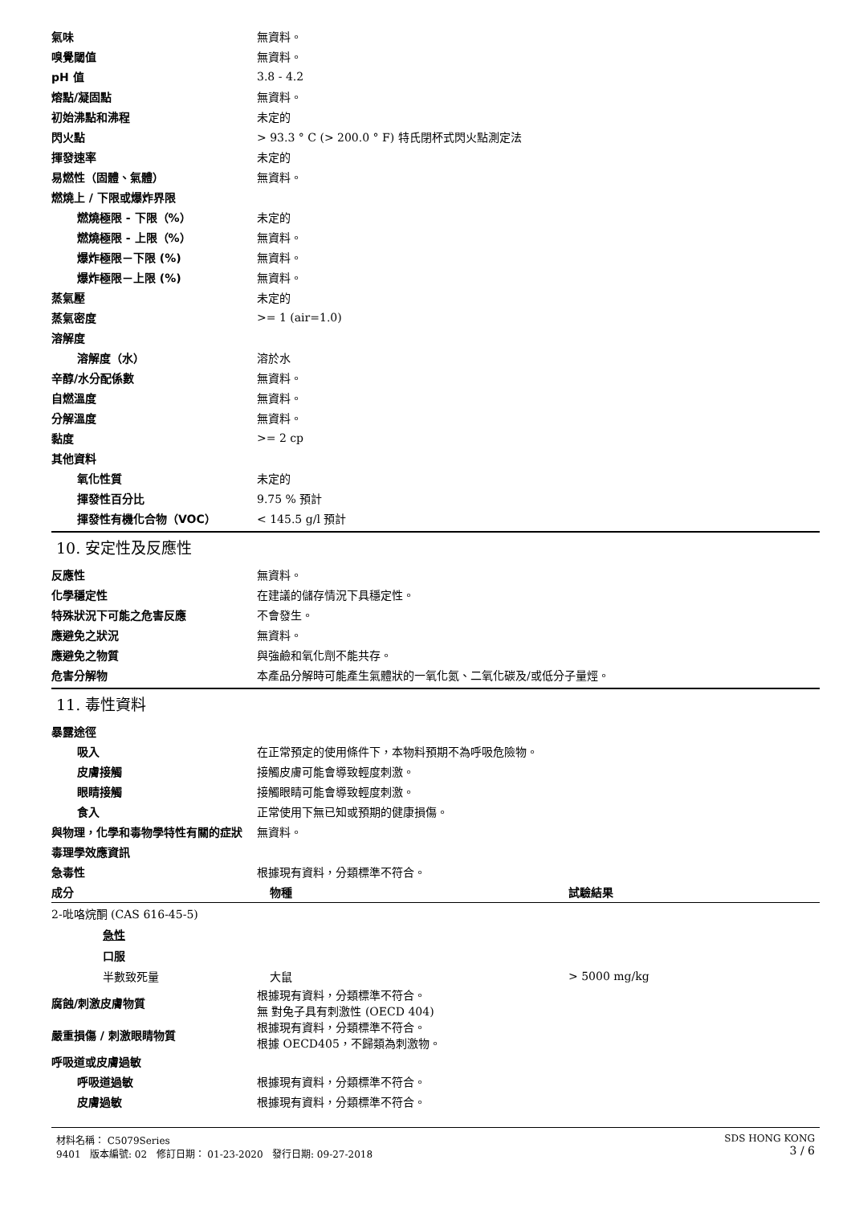氣味 無資料。
嗅覺閾值 無資料。
pH 值 3.8 - 4.2
熔點/凝固點 無資料。
初始沸點和沸程 未定的
閃火點
> 93.3 ° C (> 200.0 ° F) 特氏閉杯式閃火點測定法
揮發速率 未定的
易燃性（固體、氣體） 無資料。
燃燒上 / 下限或爆炸界限
燃燒極限 - 下限（%） 未定的
燃燒極限 - 上限（%） 無資料。
爆炸極限－下限 (%) 無資料。
爆炸極限－上限 (%) 無資料。
蒸氣壓 未定的
蒸氣密度 >= 1 (air=1.0)
溶解度
溶解度（水） 溶於水
辛醇/水分配係數 無資料。
自燃溫度 無資料。
分解溫度 無資料。
黏度 >= 2 cp
其他資料
氧化性質 未定的
揮發性百分比 9.75 % 預計
揮發性有機化合物（VOC） < 145.5 g/l 預計
10. 安定性及反應性
反應性 無資料。
化學穩定性 在建議的儲存情況下具穩定性。
特殊狀況下可能之危害反應 不會發生。
應避免之狀況 無資料。
應避免之物質 與強鹼和氧化劑不能共存。
危害分解物
本產品分解時可能產生氣體狀的一氧化氮、二氧化碳及/或低分子量烴。
11. 毒性資料
暴露途徑
吸入
在正常預定的使用條件下，本物料預期不為呼吸危險物。
皮膚接觸 接觸皮膚可能會導致輕度刺激。
眼睛接觸 接觸眼睛可能會導致輕度刺激。
食入 正常使用下無已知或預期的健康損傷。
與物理，化學和毒物學特性有關的症狀 無資料。
毒理學效應資訊
急毒性 根據現有資料，分類標準不符合。
| 成分 | 物種 | 試驗結果 |
| --- | --- | --- |
| 2-吡咯烷酮 (CAS 616-45-5) | | |
| 急性 | | |
| 口服 | | |
| 半數致死量 | 大鼠 | > 5000 mg/kg |
腐蝕/刺激皮膚物質
根據現有資料，分類標準不符合。
無 對兔子具有刺激性 (OECD 404)
嚴重損傷 / 刺激眼睛物質
根據現有資料，分類標準不符合。
根據 OECD405，不歸類為刺激物。
呼吸道或皮膚過敏
呼吸道過敏 根據現有資料，分類標準不符合。
皮膚過敏 根據現有資料，分類標準不符合。
材料名稱： C5079Series
9401 版本編號: 02 修訂日期： 01-23-2020 發行日期: 09-27-2018
SDS HONG KONG
3 / 6